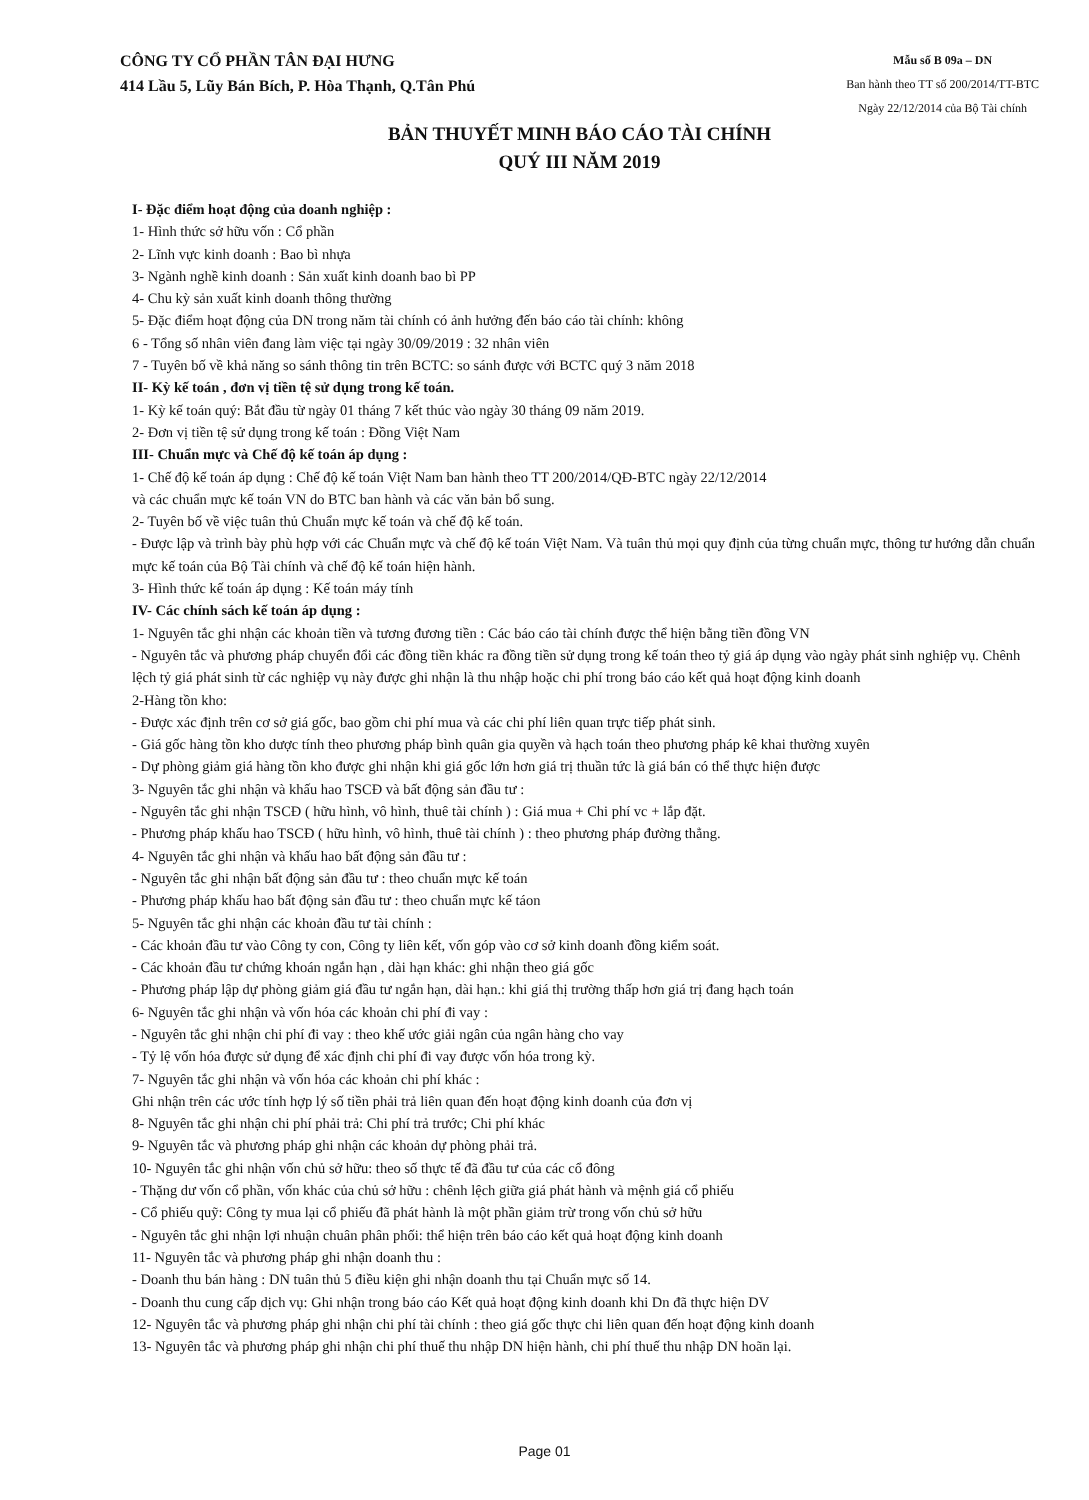CÔNG TY CỔ PHẦN TÂN ĐẠI HƯNG
414 Lầu 5, Lũy Bán Bích, P. Hòa Thạnh, Q.Tân Phú
Mẫu số B 09a – DN
Ban hành theo TT số 200/2014/TT-BTC
Ngày 22/12/2014 của Bộ Tài chính
BẢN THUYẾT MINH BÁO CÁO TÀI CHÍNH
QUÝ III NĂM 2019
I- Đặc điểm hoạt động của doanh nghiệp :
1- Hình thức sở hữu vốn : Cổ phần
2- Lĩnh vực kinh doanh : Bao bì nhựa
3- Ngành nghề kinh doanh : Sản xuất kinh doanh bao bì PP
4- Chu kỳ sản xuất kinh doanh thông thường
5- Đặc điểm hoạt động của DN trong năm tài chính có ảnh hưởng đến báo cáo tài chính: không
6 - Tổng số nhân viên đang làm việc tại ngày 30/09/2019 : 32 nhân viên
7 - Tuyên bố về khả năng so sánh thông tin trên BCTC: so sánh được với BCTC quý 3 năm 2018
II- Kỳ kế toán , đơn vị tiền tệ sử dụng trong kế toán.
1- Kỳ kế toán quý: Bắt đầu từ ngày 01 tháng 7 kết thúc vào ngày 30 tháng 09 năm 2019.
2- Đơn vị tiền tệ sử dụng trong kế toán : Đồng Việt Nam
III- Chuẩn mực và Chế độ kế toán áp dụng :
1- Chế độ kế toán áp dụng : Chế độ kế toán Việt Nam ban hành theo TT 200/2014/QĐ-BTC ngày 22/12/2014
và các chuẩn mực kế toán VN do BTC ban hành và các văn bản bổ sung.
2- Tuyên bố về việc tuân thủ Chuẩn mực kế toán và chế độ kế toán.
- Được lập và trình bày phù hợp với các Chuẩn mực và chế độ kế toán Việt Nam. Và tuân thủ mọi quy định của từng chuẩn mực, thông tư hướng dẫn chuẩn mực kế toán của Bộ Tài chính và chế độ kế toán hiện hành.
3- Hình thức kế toán áp dụng : Kế toán máy tính
IV- Các chính sách kế toán áp dụng :
1- Nguyên tắc ghi nhận các khoản tiền và tương đương tiền : Các báo cáo tài chính được thể hiện bằng tiền đồng VN
- Nguyên tắc và phương pháp chuyển đổi các đồng tiền khác ra đồng tiền sử dụng trong kế toán theo tỷ giá áp dụng vào ngày phát sinh nghiệp vụ. Chênh lệch tỷ giá phát sinh từ các nghiệp vụ này được ghi nhận là thu nhập hoặc chi phí trong báo cáo kết quả hoạt động kinh doanh
2-Hàng tồn kho:
- Được xác định trên cơ sở giá gốc, bao gồm chi phí mua và các chi phí liên quan trực tiếp phát sinh.
- Giá gốc hàng tồn kho dược tính theo phương pháp bình quân gia quyền và hạch toán theo phương pháp kê khai thường xuyên
- Dự phòng giảm giá hàng tồn kho được ghi nhận khi giá gốc lớn hơn giá trị thuần tức là giá bán có thể thực hiện được
3- Nguyên tắc ghi nhận và khấu hao TSCĐ và bất động sản đầu tư :
- Nguyên tắc ghi nhận TSCĐ ( hữu hình, vô hình, thuê tài chính ) : Giá mua + Chi phí vc + lắp đặt.
- Phương pháp khấu hao TSCĐ ( hữu hình, vô hình, thuê tài chính ) : theo phương pháp đường thẳng.
4- Nguyên tắc ghi nhận và khấu hao bất động sản đầu tư :
- Nguyên tắc ghi nhận bất động sản đầu tư : theo chuẩn mực kế toán
- Phương pháp khấu hao bất động sản đầu tư : theo chuẩn mực kế táon
5- Nguyên tắc ghi nhận các khoản đầu tư tài chính :
- Các khoản đầu tư vào Công ty con, Công ty liên kết, vốn góp vào cơ sở kinh doanh đồng kiểm soát.
- Các khoản đầu tư chứng khoán ngắn hạn , dài hạn khác: ghi nhận theo giá gốc
- Phương pháp lập dự phòng giảm giá đầu tư ngắn hạn, dài hạn.: khi giá thị trường thấp hơn giá trị đang hạch toán
6- Nguyên tắc ghi nhận và vốn hóa các khoản chi phí đi vay :
- Nguyên tắc ghi nhận chi phí đi vay : theo khế ước giải ngân của ngân hàng cho vay
- Tỷ lệ vốn hóa được sử dụng để xác định chi phí đi vay được vốn hóa trong kỳ.
7- Nguyên tắc ghi nhận và vốn hóa các khoản chi phí khác :
Ghi nhận trên các ước tính hợp lý số tiền phải trả liên quan đến hoạt động kinh doanh của đơn vị
8- Nguyên tắc ghi nhận chi phí phải trả: Chi phí trả trước; Chi phí khác
9- Nguyên tắc và phương pháp ghi nhận các khoản dự phòng phải trả.
10- Nguyên tắc ghi nhận vốn chủ sở hữu: theo số thực tế đã đầu tư của các cổ đông
- Thặng dư vốn cổ phần, vốn khác của chủ sở hữu : chênh lệch giữa giá phát hành và mệnh giá cổ phiếu
- Cổ phiếu quỹ: Công ty mua lại cổ phiếu đã phát hành là một phần giảm trừ trong vốn chủ sở hữu
- Nguyên tắc ghi nhận lợi nhuận chuân phân phối: thể hiện trên báo cáo kết quả hoạt động kinh doanh
11- Nguyên tắc và phương pháp ghi nhận doanh thu :
- Doanh thu bán hàng : DN tuân thủ 5 điều kiện ghi nhận doanh thu tại Chuẩn mực số 14.
- Doanh thu cung cấp dịch vụ: Ghi nhận trong báo cáo Kết quả hoạt động kinh doanh khi Dn đã thực hiện DV
12- Nguyên tắc và phương pháp ghi nhận chi phí tài chính : theo giá gốc thực chi liên quan đến hoạt động kinh doanh
13- Nguyên tắc và phương pháp ghi nhận chi phí thuế thu nhập DN hiện hành, chi phí thuế thu nhập DN hoãn lại.
Page 01